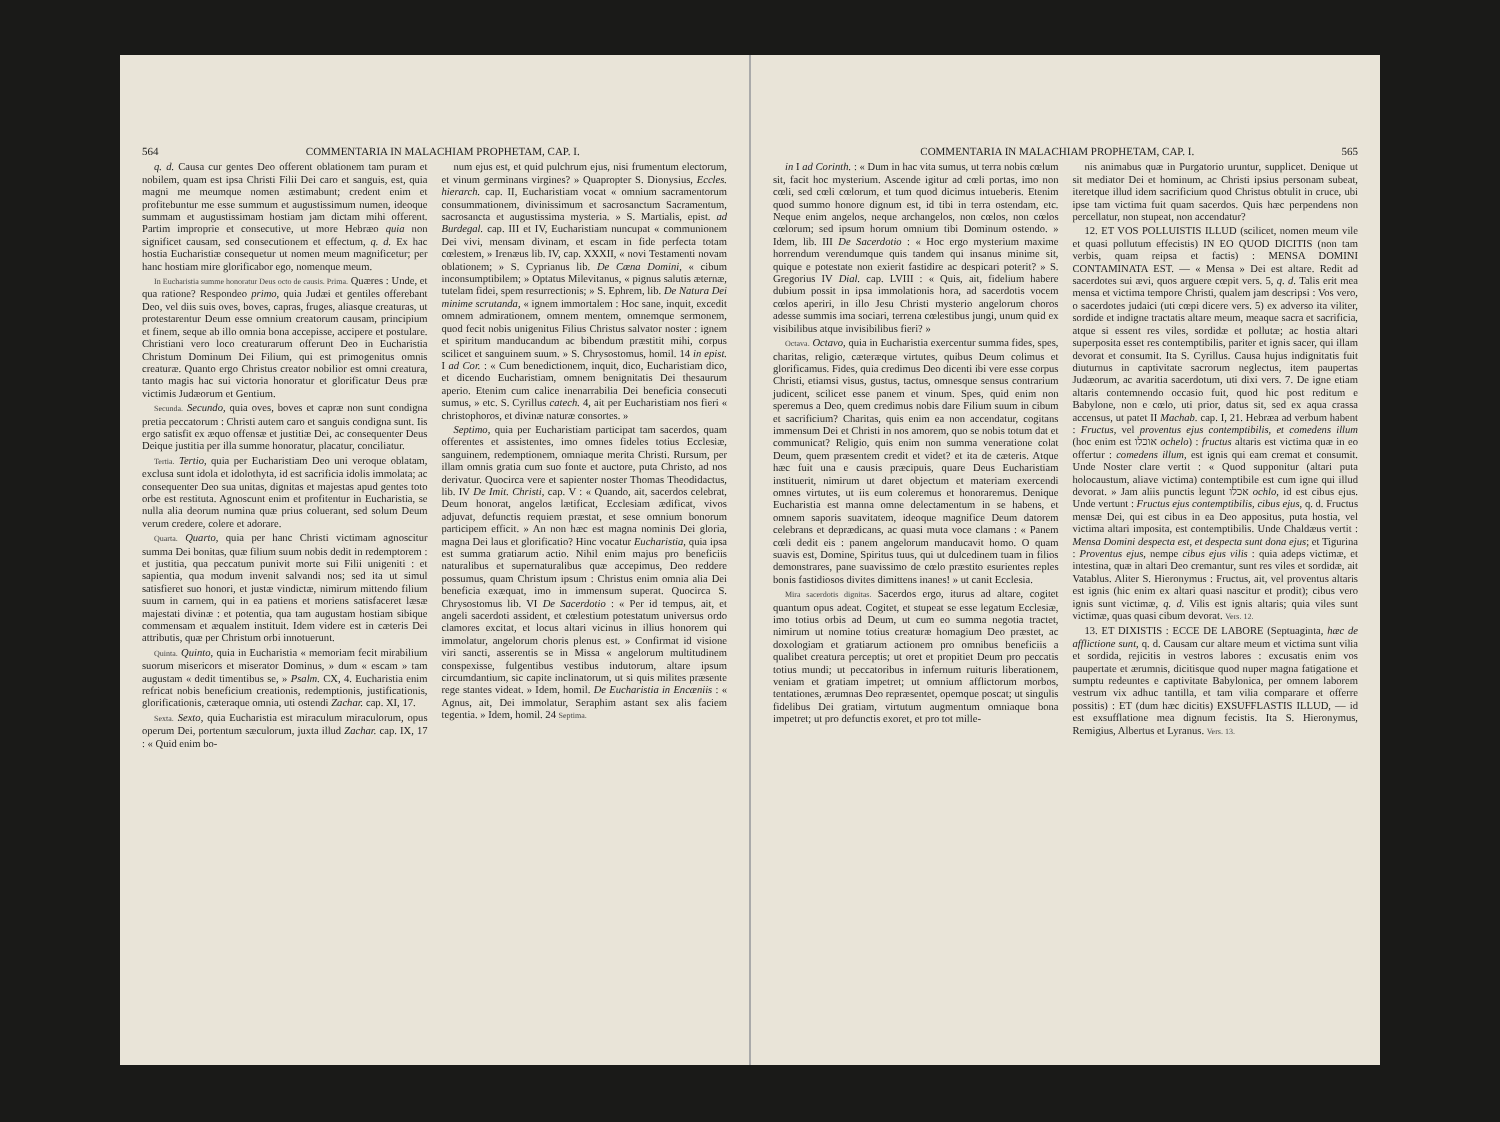564 COMMENTARIA IN MALACHIAM PROPHETAM, CAP. I.
q. d. Causa cur gentes Deo offerent oblationem tam puram et nobilem, quam est ipsa Christi Filii Dei caro et sanguis, est, quia magni me meumque nomen æstimabunt; credent enim et profitebuntur me esse summum et augustissimum numen, ideoque summam et augustissimam hostiam jam dictam mihi offerent. Partim improprie et consecutive, ut more Hebræo quia non significet causam, sed consecutionem et effectum, q. d. Ex hac hostia Eucharistiæ consequetur ut nomen meum magnificetur; per hanc hostiam mire glorificabor ego, nomenque meum.
In Eucharistia summe honoratur Deus octo de causis. Prima. Quæres : Unde, et qua ratione? Respondeo primo, quia Judæi et gentiles offerebant Deo, vel diis suis oves, boves, capras, fruges, aliasque creaturas, ut protestarentur Deum esse omnium creatorum causam, principium et finem, seque ab illo omnia bona accepisse, accipere et postulare. Christiani vero loco creaturarum offerunt Deo in Eucharistia Christum Dominum Dei Filium, qui est primogenitus omnis creaturæ. Quanto ergo Christus creator nobilior est omni creatura, tanto magis hac sui victoria honoratur et glorificatur Deus præ victimis Judæorum et Gentium.
Secunda. Secundo, quia oves, boves et capræ non sunt condigna pretia peccatorum : Christi autem caro et sanguis condigna sunt. Iis ergo satisfit ex æquo offensæ et justitiæ Dei, ac consequenter Deus Deique justitia per illa summe honoratur, placatur, conciliatur.
Tertia. Tertio, quia per Eucharistiam Deo uni veroque oblatam, exclusa sunt idola et idolothyta, id est sacrificia idolis immolata; ac consequenter Deo sua unitas, dignitas et majestas apud gentes toto orbe est restituta. Agnoscunt enim et profitentur in Eucharistia, se nulla alia deorum numina quæ prius coluerant, sed solum Deum verum credere, colere et adorare.
Quarta. Quarto, quia per hanc Christi victimam agnoscitur summa Dei bonitas, quæ filium suum nobis dedit in redemptorem : et justitia, qua peccatum punivit morte sui Filii unigeniti : et sapientia, qua modum invenit salvandi nos; sed ita ut simul satisfieret suo honori, et justæ vindictæ, nimirum mittendo filium suum in carnem, qui in ea patiens et moriens satisfaceret læsæ majestati divinæ : et potentia, qua tam augustam hostiam sibique commensam et æqualem instituit. Idem videre est in cæteris Dei attributis, quæ per Christum orbi innotuerunt.
Quinta. Quinto, quia in Eucharistia « memoriam fecit mirabilium suorum misericors et miserator Dominus, » dum « escam » tam augustam « dedit timentibus se, » Psalm. CX, 4. Eucharistia enim refricat nobis beneficium creationis, redemptionis, justificationis, glorificationis, cæteraque omnia, uti ostendi Zachar. cap. XI, 17.
Sexta. Sexto, quia Eucharistia est miraculum miraculorum, opus operum Dei, portentum sæculorum, juxta illud Zachar. cap. IX, 17 : « Quid enim bo-
num ejus est, et quid pulchrum ejus, nisi frumentum electorum, et vinum germinans virgines? » Quapropter S. Dionysius, Eccles. hierarch. cap. II, Eucharistiam vocat « omnium sacramentorum consummationem, divinissimum et sacrosanctum Sacramentum, sacrosancta et augustissima mysteria. » S. Martialis, epist. ad Burdegal. cap. III et IV, Eucharistiam nuncupat « communionem Dei vivi, mensam divinam, et escam in fide perfecta totam cœlestem, » Irenæus lib. IV, cap. XXXII, « novi Testamenti novam oblationem; » S. Cyprianus lib. De Cœna Domini, « cibum inconsumptibilem; » Optatus Milevitanus, « pignus salutis æternæ, tutelam fidei, spem resurrectionis; » S. Ephrem, lib. De Natura Dei minime scrutanda, « ignem immortalem : Hoc sane, inquit, excedit omnem admirationem, omnem mentem, omnemque sermonem, quod fecit nobis unigenitus Filius Christus salvator noster : ignem et spiritum manducandum ac bibendum præstitit mihi, corpus scilicet et sanguinem suum. » S. Chrysostomus, homil. 14 in epist. I ad Cor. : « Cum benedictionem, inquit, dico, Eucharistiam dico, et dicendo Eucharistiam, omnem benignitatis Dei thesaurum aperio. Etenim cum calice inenarrabilia Dei beneficia consecuti sumus, » etc. S. Cyrillus catech. 4, ait per Eucharistiam nos fieri « christophoros, et divinæ naturæ consortes. »
Septimo, quia per Eucharistiam participat tam sacerdos, quam offerentes et assistentes, imo omnes fideles totius Ecclesiæ, sanguinem, redemptionem, omniaque merita Christi. Rursum, per illam omnis gratia cum suo fonte et auctore, puta Christo, ad nos derivatur. Quocirca vere et sapienter noster Thomas Theodidactus, lib. IV De Imit. Christi, cap. V : « Quando, ait, sacerdos celebrat, Deum honorat, angelos lætificat, Ecclesiam ædificat, vivos adjuvat, defunctis requiem præstat, et sese omnium bonorum participem efficit. » An non hæc est magna nominis Dei gloria, magna Dei laus et glorificatio? Hinc vocatur Eucharistia, quia ipsa est summa gratiarum actio. Nihil enim majus pro beneficiis naturalibus et supernaturalibus quæ accepimus, Deo reddere possumus, quam Christum ipsum : Christus enim omnia alia Dei beneficia exæquat, imo in immensum superat. Quocirca S. Chrysostomus lib. VI De Sacerdotio : « Per id tempus, ait, et angeli sacerdoti assident, et cœlestium potestatum universus ordo clamores excitat, et locus altari vicinus in illius honorem qui immolatur, angelorum choris plenus est. » Confirmat id visione viri sancti, asserentis se in Missa « angelorum multitudinem conspexisse, fulgentibus vestibus indutorum, altare ipsum circumdantium, sic capite inclinatorum, ut si quis milites præsente rege stantes videat. » Idem, homil. De Eucharistia in Encæniis : « Agnus, ait, Dei immolatur, Seraphim astant sex alis faciem tegentia. » Idem, homil. 24 Septima.
COMMENTARIA IN MALACHIAM PROPHETAM, CAP. I. 565
in I ad Corinth. : « Dum in hac vita sumus, ut terra nobis cœlum sit, facit hoc mysterium. Ascende igitur ad cœli portas, imo non cœli, sed cœli cœlorum, et tum quod dicimus intueberis. Etenim quod summo honore dignum est, id tibi in terra ostendam, etc. Neque enim angelos, neque archangelos, non cœlos, non cœlos cœlorum; sed ipsum horum omnium tibi Dominum ostendo. » Idem, lib. III De Sacerdotio : « Hoc ergo mysterium maxime horrendum verendumque quis tandem qui insanus minime sit, quique e potestate non exierit fastidire ac despicari poterit? » S. Gregorius IV Dial. cap. LVIII : « Quis, ait, fidelium habere dubium possit in ipsa immolationis hora, ad sacerdotis vocem cœlos aperiri, in illo Jesu Christi mysterio angelorum choros adesse summis ima sociari, terrena cœlestibus jungi, unum quid ex visibilibus atque invisibilibus fieri? »
Octava. Octavo, quia in Eucharistia exercentur summa fides, spes, charitas, religio, cæteræque virtutes, quibus Deum colimus et glorificamus. Fides, quia credimus Deo dicenti ibi vere esse corpus Christi, etiamsi visus, gustus, tactus, omnesque sensus contrarium judicent, scilicet esse panem et vinum. Spes, quid enim non speremus a Deo, quem credimus nobis dare Filium suum in cibum et sacrificium? Charitas, quis enim ea non accendatur, cogitans immensum Dei et Christi in nos amorem, quo se nobis totum dat et communicat? Religio, quis enim non summa veneratione colat Deum, quem præsentem credit et videt? et ita de cæteris. Atque hæc fuit una e causis præcipuis, quare Deus Eucharistiam instituerit, nimirum ut daret objectum et materiam exercendi omnes virtutes, ut iis eum coleremus et honoraremus. Denique Eucharistia est manna omne delectamentum in se habens, et omnem saporis suavitatem, ideoque magnifice Deum datorem celebrans et deprædicans, ac quasi muta voce clamans : « Panem cœli dedit eis : panem angelorum manducavit homo. O quam suavis est, Domine, Spiritus tuus, qui ut dulcedinem tuam in filios demonstrares, pane suavissimo de cœlo præstito esurientes reples bonis fastidiosos divites dimittens inanes! » ut canit Ecclesia.
Mira sacerdotis dignitas. Sacerdos ergo, iturus ad altare, cogitet quantum opus adeat. Cogitet, et stupeat se esse legatum Ecclesiæ, imo totius orbis ad Deum, ut cum eo summa negotia tractet, nimirum ut nomine totius creaturæ homagium Deo præstet, ac doxologiam et gratiarum actionem pro omnibus beneficiis a qualibet creatura perceptis; ut oret et propitiet Deum pro peccatis totius mundi; ut peccatoribus in infernum ruituris liberationem, veniam et gratiam impetret; ut omnium afflictorum morbos, tentationes, ærumnas Deo repræsentet, opemque poscat; ut singulis fidelibus Dei gratiam, virtutum augmentum omniaque bona impetret; ut pro defunctis exoret, et pro tot mille-
nis animabus quæ in Purgatorio uruntur, supplicet. Denique ut sit mediator Dei et hominum, ac Christi ipsius personam subeat, iteretque illud idem sacrificium quod Christus obtulit in cruce, ubi ipse tam victima fuit quam sacerdos. Quis hæc perpendens non percellatur, non stupeat, non accendatur?
12. ET VOS POLLUISTIS ILLUD (scilicet, nomen meum vile et quasi pollutum effecistis) IN EO QUOD DICITIS (non tam verbis, quam reipsa et factis) : MENSA DOMINI CONTAMINATA EST. — « Mensa » Dei est altare. Redit ad sacerdotes sui ævi, quos arguere cœpit vers. 5, q. d. Talis erit mea mensa et victima tempore Christi, qualem jam descripsi : Vos vero, o sacerdotes judaici (uti cœpi dicere vers. 5) ex adverso ita viliter, sordide et indigne tractatis altare meum, meaque sacra et sacrificia, atque si essent res viles, sordidæ et pollutæ; ac hostia altari superposita esset res contemptibilis, pariter et ignis sacer, qui illam devorat et consumit. Ita S. Cyrillus. Causa hujus indignitatis fuit diuturnus in captivitate sacrorum neglectus, item paupertas Judæorum, ac avaritia sacerdotum, uti dixi vers. 7. De igne etiam altaris contemnendo occasio fuit, quod hic post reditum e Babylone, non e cœlo, uti prior, datus sit, sed ex aqua crassa accensus, ut patet II Machab. cap. I, 21. Hebræa ad verbum habent : Fructus, vel proventus ejus contemptibilis, et comedens illum (hoc enim est אוכלו ochelo) : fructus altaris est victima quæ in eo offertur : comedens illum, est ignis qui eam cremat et consumit. Unde Noster clare vertit : « Quod supponitur (altari puta holocaustum, aliave victima) contemptibile est cum igne qui illud devorat. » Jam aliis punctis legunt אכלו ochlo, id est cibus ejus. Unde vertunt : Fructus ejus contemptibilis, cibus ejus, q. d. Fructus mensæ Dei, qui est cibus in ea Deo appositus, puta hostia, vel victima altari imposita, est contemptibilis. Unde Chaldæus vertit : Mensa Domini despecta est, et despecta sunt dona ejus; et Tigurina : Proventus ejus, nempe cibus ejus vilis : quia adeps victimæ, et intestina, quæ in altari Deo cremantur, sunt res viles et sordidæ, ait Vatablus. Aliter S. Hieronymus : Fructus, ait, vel proventus altaris est ignis (hic enim ex altari quasi nascitur et prodit); cibus vero ignis sunt victimæ, q. d. Vilis est ignis altaris; quia viles sunt victimæ, quas quasi cibum devorat. Vers. 12.
13. ET DIXISTIS : ECCE DE LABORE (Septuaginta, hæc de afflictione sunt, q. d. Causam cur altare meum et victima sunt vilia et sordida, rejicitis in vestros labores : excusatis enim vos paupertate et ærumnis, dicitisque quod nuper magna fatigatione et sumptu redeuntes e captivitate Babylonica, per omnem laborem vestrum vix adhuc tantilla, et tam vilia comparare et offerre possitis) : ET (dum hæc dicitis) EXSUFFLASTIS ILLUD, — id est exsufflatione mea dignum fecistis. Ita S. Hieronymus, Remigius, Albertus et Lyranus. Vers. 13.